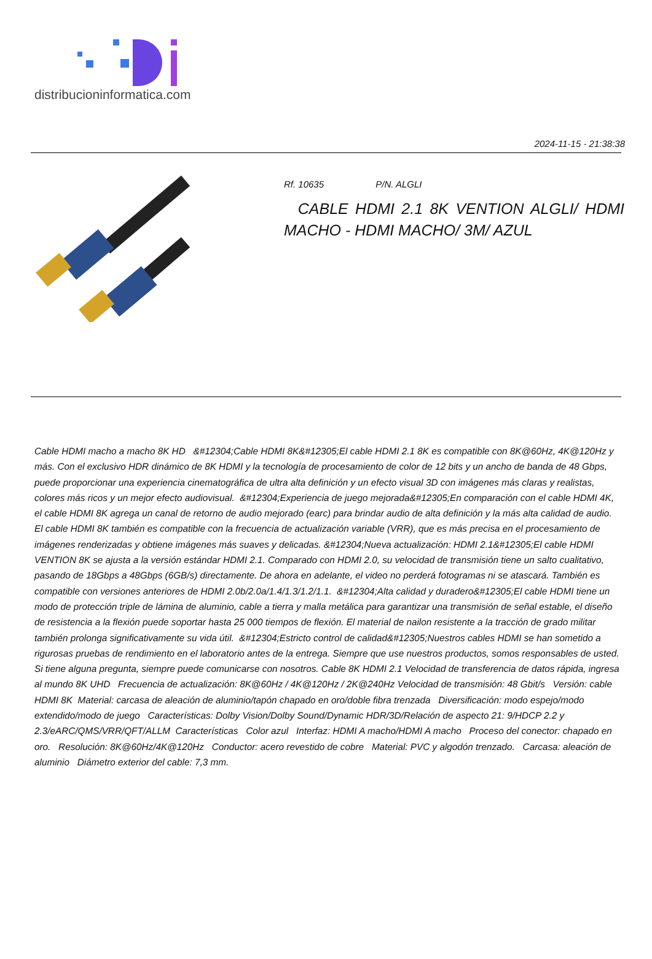distribucioninformatica.com
2024-11-15 - 21:38:38
Rf. 10635 P/N. ALGLI
CABLE HDMI 2.1 8K VENTION ALGLI/ HDMI MACHO - HDMI MACHO/ 3M/ AZUL
Cable HDMI macho a macho 8K HD &#12304;Cable HDMI 8K&#12305;El cable HDMI 2.1 8K es compatible con 8K@60Hz, 4K@120Hz y más. Con el exclusivo HDR dinámico de 8K HDMI y la tecnología de procesamiento de color de 12 bits y un ancho de banda de 48 Gbps, puede proporcionar una experiencia cinematográfica de ultra alta definición y un efecto visual 3D con imágenes más claras y realistas, colores más ricos y un mejor efecto audiovisual. &#12304;Experiencia de juego mejorada&#12305;En comparación con el cable HDMI 4K, el cable HDMI 8K agrega un canal de retorno de audio mejorado (earc) para brindar audio de alta definición y la más alta calidad de audio. El cable HDMI 8K también es compatible con la frecuencia de actualización variable (VRR), que es más precisa en el procesamiento de imágenes renderizadas y obtiene imágenes más suaves y delicadas. &#12304;Nueva actualización: HDMI 2.1&#12305;El cable HDMI VENTION 8K se ajusta a la versión estándar HDMI 2.1. Comparado con HDMI 2.0, su velocidad de transmisión tiene un salto cualitativo, pasando de 18Gbps a 48Gbps (6GB/s) directamente. De ahora en adelante, el video no perderá fotogramas ni se atascará. También es compatible con versiones anteriores de HDMI 2.0b/2.0a/1.4/1.3/1.2/1.1. &#12304;Alta calidad y duradero&#12305;El cable HDMI tiene un modo de protección triple de lámina de aluminio, cable a tierra y malla metálica para garantizar una transmisión de señal estable, el diseño de resistencia a la flexión puede soportar hasta 25 000 tiempos de flexión. El material de nailon resistente a la tracción de grado militar también prolonga significativamente su vida útil. &#12304;Estricto control de calidad&#12305;Nuestros cables HDMI se han sometido a rigurosas pruebas de rendimiento en el laboratorio antes de la entrega. Siempre que use nuestros productos, somos responsables de usted. Si tiene alguna pregunta, siempre puede comunicarse con nosotros. Cable 8K HDMI 2.1 Velocidad de transferencia de datos rápida, ingresa al mundo 8K UHD Frecuencia de actualización: 8K@60Hz / 4K@120Hz / 2K@240Hz Velocidad de transmisión: 48 Gbit/s Versión: cable HDMI 8K Material: carcasa de aleación de aluminio/tapón chapado en oro/doble fibra trenzada Diversificación: modo espejo/modo extendido/modo de juego Características: Dolby Vision/Dolby Sound/Dynamic HDR/3D/Relación de aspecto 21: 9/HDCP 2.2 y 2.3/eARC/QMS/VRR/QFT/ALLM Características Color azul Interfaz: HDMI A macho/HDMI A macho Proceso del conector: chapado en oro. Resolución: 8K@60Hz/4K@120Hz Conductor: acero revestido de cobre Material: PVC y algodón trenzado. Carcasa: aleación de aluminio Diámetro exterior del cable: 7,3 mm.